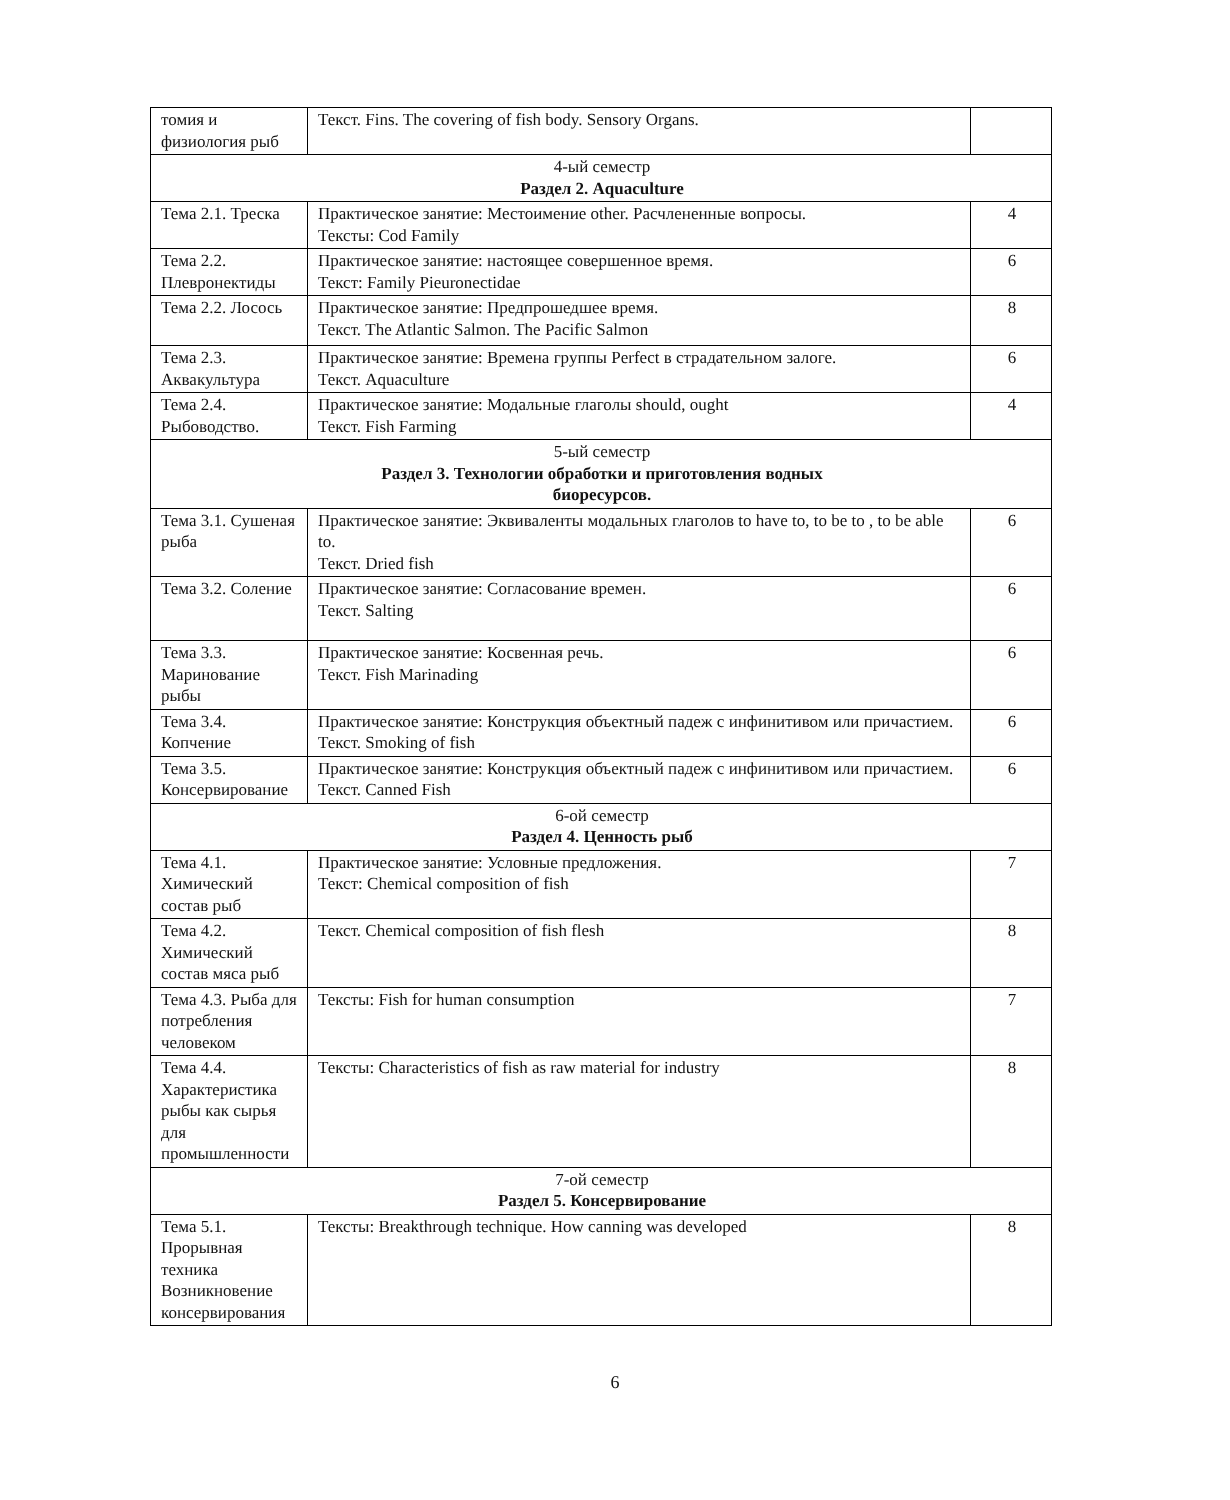| томия и физиология рыб | Текст. Fins. The covering of fish body. Sensory Organs. | |
| 4-ый семестр Раздел 2. Aquaculture | | |
| Тема 2.1. Треска | Практическое занятие: Местоимение other. Расчлененные вопросы. Тексты: Cod Family | 4 |
| Тема 2.2. Плевронектиды | Практическое занятие: настоящее совершенное время. Текст: Family Pieuronectidae | 6 |
| Тема 2.2. Лосось | Практическое занятие: Предпрошедшее время. Текст. The Atlantic Salmon. The Pacific Salmon | 8 |
| Тема 2.3. Аквакультура | Практическое занятие: Времена группы Perfect в страдательном залоге. Текст. Aquaculture | 6 |
| Тема 2.4. Рыбоводство. | Практическое занятие: Модальные глаголы should, ought Текст. Fish Farming | 4 |
| 5-ый семестр Раздел 3. Технологии обработки и приготовления водных биоресурсов. | | |
| Тема 3.1. Сушеная рыба | Практическое занятие: Эквиваленты модальных глаголов to have to, to be to , to be able to. Текст. Dried fish | 6 |
| Тема 3.2. Соление | Практическое занятие: Согласование времен. Текст. Salting | 6 |
| Тема 3.3. Маринование рыбы | Практическое занятие: Косвенная речь. Текст. Fish Marinading | 6 |
| Тема 3.4. Копчение | Практическое занятие: Конструкция объектный падеж с инфинитивом или причастием. Текст. Smoking of fish | 6 |
| Тема 3.5. Консервирование | Практическое занятие: Конструкция объектный падеж с инфинитивом или причастием. Текст. Canned Fish | 6 |
| 6-ой семестр Раздел 4. Ценность рыб | | |
| Тема 4.1. Химический состав рыб | Практическое занятие: Условные предложения. Текст: Chemical composition of fish | 7 |
| Тема 4.2. Химический состав мяса рыб | Текст. Chemical composition of fish flesh | 8 |
| Тема 4.3. Рыба для потребления человеком | Тексты: Fish for human consumption | 7 |
| Тема 4.4. Характеристика рыбы как сырья для промышленности | Тексты: Characteristics of fish as raw material for industry | 8 |
| 7-ой семестр Раздел 5. Консервирование | | |
| Тема 5.1. Прорывная техника Возникновение консервирования | Тексты: Breakthrough technique. How canning was developed | 8 |
6